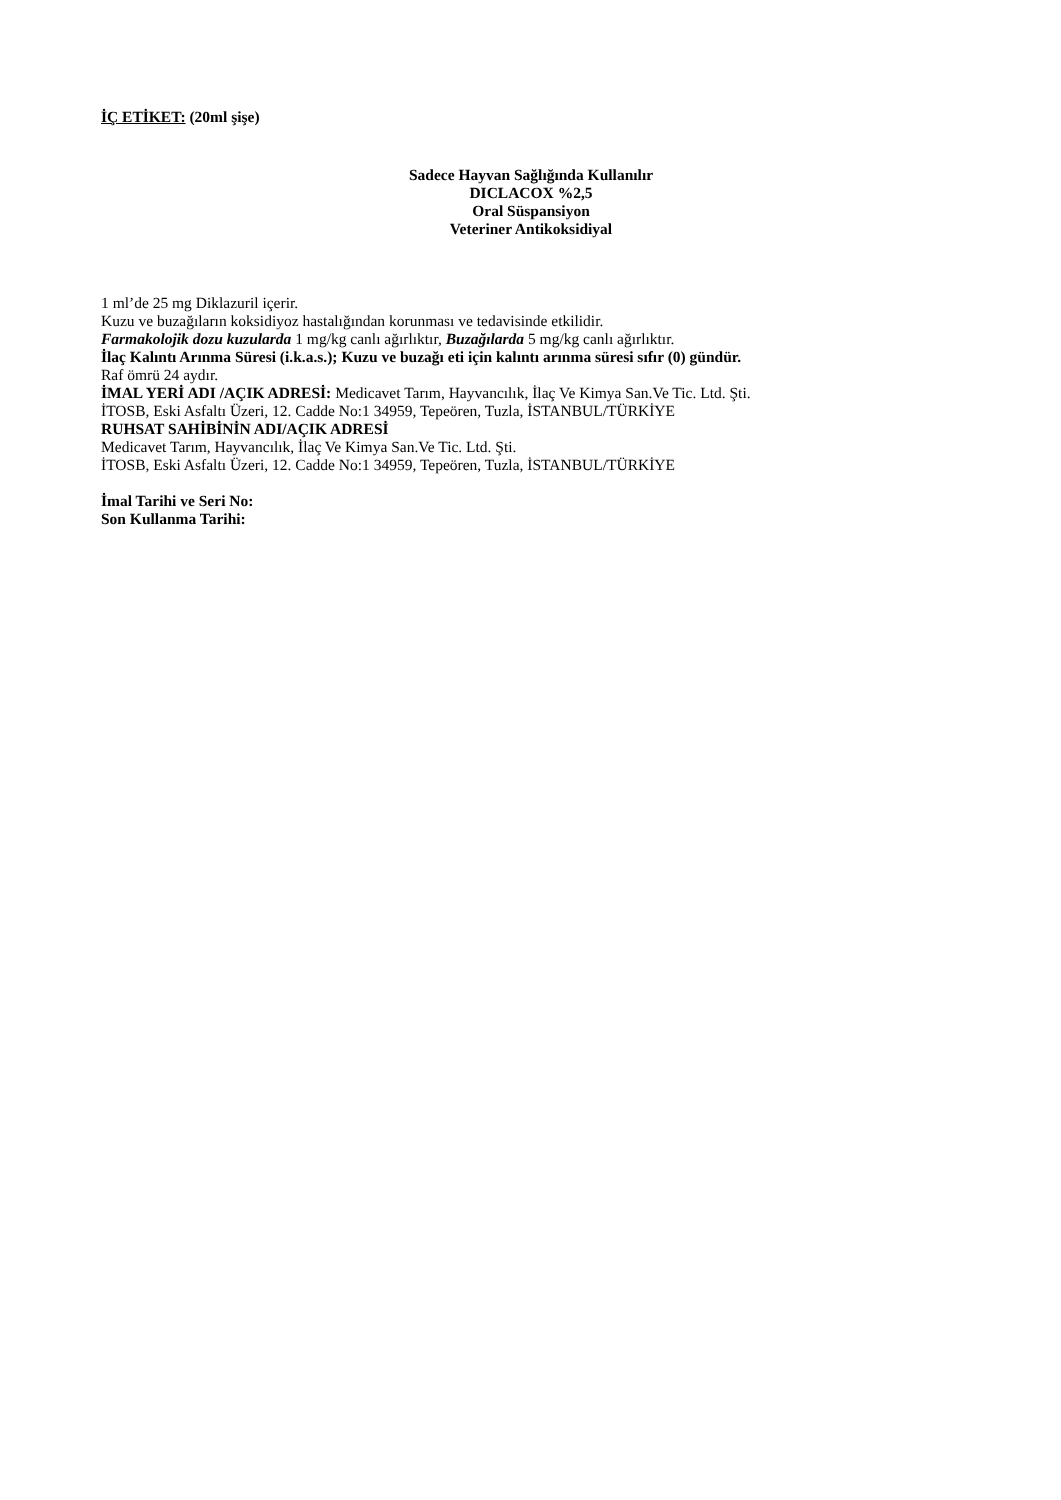İÇ ETİKET: (20ml şişe)
Sadece Hayvan Sağlığında Kullanılır
DICLACOX %2,5
Oral Süspansiyon
Veteriner Antikoksidiyal
1 ml’de 25 mg Diklazuril içerir.
Kuzu ve buzağıların koksidiyoz hastalığından korunması ve tedavisinde etkilidir.
Farmakolojik dozu kuzularda 1 mg/kg canlı ağırlıktır, Buzağılarda 5 mg/kg canlı ağırlıktır.
İlaç Kalıntı Arınma Süresi (i.k.a.s.); Kuzu ve buzağı eti için kalıntı arınma süresi sıfır (0) gündür.
Raf ömrü 24 aydır.
İMAL YERİ ADI /AÇIK ADRESİ: Medicavet Tarım, Hayvancılık, İlaç Ve Kimya San.Ve Tic. Ltd. Şti.
İTOSB, Eski Asfaltı Üzeri, 12. Cadde No:1 34959, Tepeören, Tuzla, İSTANBUL/TÜRKİYE
RUHSAT SAHİBİNİN ADI/AÇIK ADRESİ
Medicavet Tarım, Hayvancılık, İlaç Ve Kimya San.Ve Tic. Ltd. Şti.
İTOSB, Eski Asfaltı Üzeri, 12. Cadde No:1 34959, Tepeören, Tuzla, İSTANBUL/TÜRKİYE
İmal Tarihi ve Seri No:
Son Kullanma Tarihi: